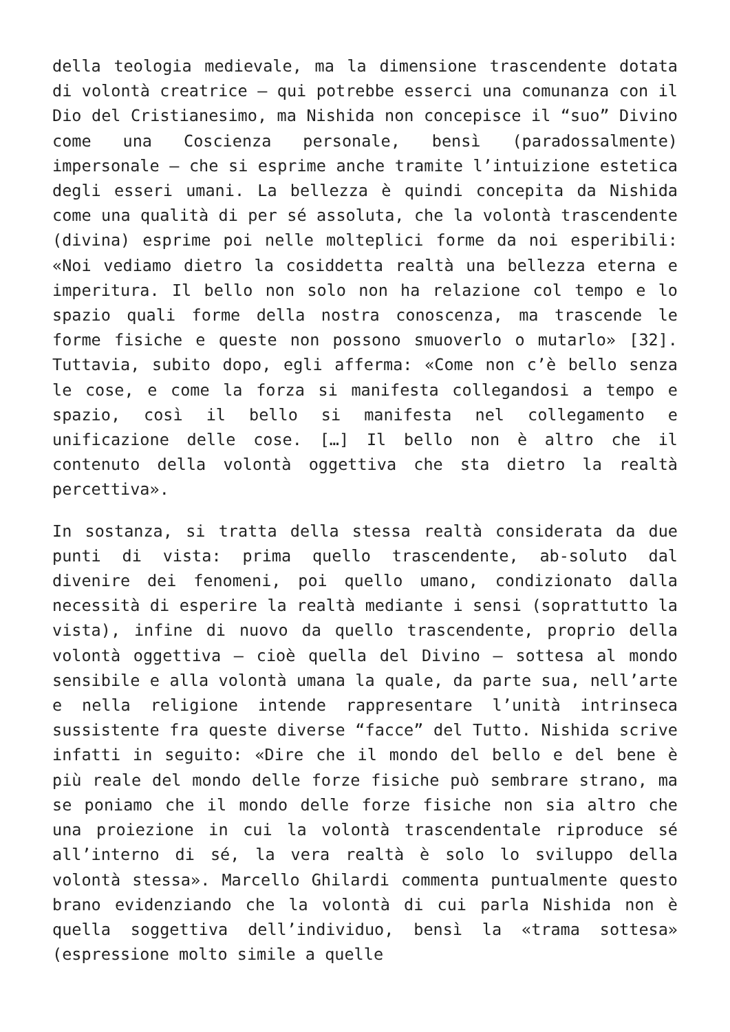della teologia medievale, ma la dimensione trascendente dotata di volontà creatrice – qui potrebbe esserci una comunanza con il Dio del Cristianesimo, ma Nishida non concepisce il “suo” Divino come una Coscienza personale, bensì (paradossalmente) impersonale – che si esprime anche tramite l’intuizione estetica degli esseri umani. La bellezza è quindi concepita da Nishida come una qualità di per sé assoluta, che la volontà trascendente (divina) esprime poi nelle molteplici forme da noi esperibili: «Noi vediamo dietro la cosiddetta realtà una bellezza eterna e imperitura. Il bello non solo non ha relazione col tempo e lo spazio quali forme della nostra conoscenza, ma trascende le forme fisiche e queste non possono smuoverlo o mutarlo» [32]. Tuttavia, subito dopo, egli afferma: «Come non c’è bello senza le cose, e come la forza si manifesta collegandosi a tempo e spazio, così il bello si manifesta nel collegamento e unificazione delle cose. […] Il bello non è altro che il contenuto della volontà oggettiva che sta dietro la realtà percettiva».
In sostanza, si tratta della stessa realtà considerata da due punti di vista: prima quello trascendente, ab-soluto dal divenire dei fenomeni, poi quello umano, condizionato dalla necessità di esperire la realtà mediante i sensi (soprattutto la vista), infine di nuovo da quello trascendente, proprio della volontà oggettiva – cioè quella del Divino – sottesa al mondo sensibile e alla volontà umana la quale, da parte sua, nell’arte e nella religione intende rappresentare l’unità intrinseca sussistente fra queste diverse “facce” del Tutto. Nishida scrive infatti in seguito: «Dire che il mondo del bello e del bene è più reale del mondo delle forze fisiche può sembrare strano, ma se poniamo che il mondo delle forze fisiche non sia altro che una proiezione in cui la volontà trascendentale riproduce sé all’interno di sé, la vera realtà è solo lo sviluppo della volontà stessa». Marcello Ghilardi commenta puntualmente questo brano evidenziando che la volontà di cui parla Nishida non è quella soggettiva dell’individuo, bensì la «trama sottesa» (espressione molto simile a quelle